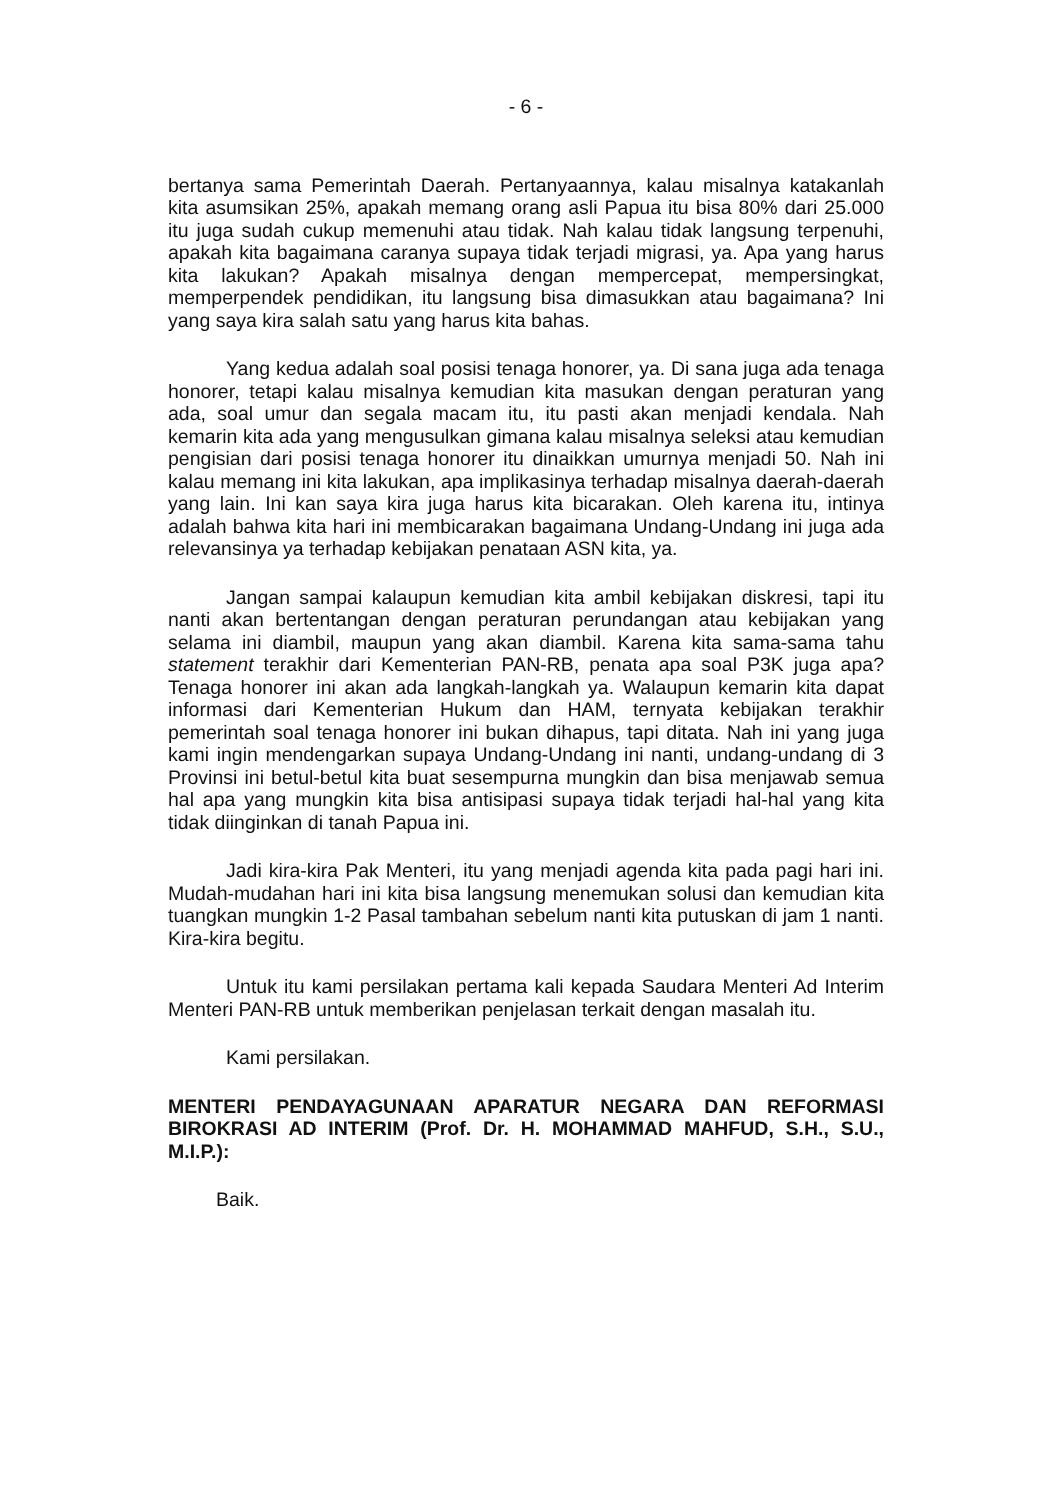- 6 -
bertanya sama Pemerintah Daerah. Pertanyaannya, kalau misalnya katakanlah kita asumsikan 25%, apakah memang orang asli Papua itu bisa 80% dari 25.000 itu juga sudah cukup memenuhi atau tidak. Nah kalau tidak langsung terpenuhi, apakah kita bagaimana caranya supaya tidak terjadi migrasi, ya. Apa yang harus kita lakukan? Apakah misalnya dengan mempercepat, mempersingkat, memperpendek pendidikan, itu langsung bisa dimasukkan atau bagaimana? Ini yang saya kira salah satu yang harus kita bahas.
Yang kedua adalah soal posisi tenaga honorer, ya. Di sana juga ada tenaga honorer, tetapi kalau misalnya kemudian kita masukan dengan peraturan yang ada, soal umur dan segala macam itu, itu pasti akan menjadi kendala. Nah kemarin kita ada yang mengusulkan gimana kalau misalnya seleksi atau kemudian pengisian dari posisi tenaga honorer itu dinaikkan umurnya menjadi 50. Nah ini kalau memang ini kita lakukan, apa implikasinya terhadap misalnya daerah-daerah yang lain. Ini kan saya kira juga harus kita bicarakan. Oleh karena itu, intinya adalah bahwa kita hari ini membicarakan bagaimana Undang-Undang ini juga ada relevansinya ya terhadap kebijakan penataan ASN kita, ya.
Jangan sampai kalaupun kemudian kita ambil kebijakan diskresi, tapi itu nanti akan bertentangan dengan peraturan perundangan atau kebijakan yang selama ini diambil, maupun yang akan diambil. Karena kita sama-sama tahu statement terakhir dari Kementerian PAN-RB, penata apa soal P3K juga apa? Tenaga honorer ini akan ada langkah-langkah ya. Walaupun kemarin kita dapat informasi dari Kementerian Hukum dan HAM, ternyata kebijakan terakhir pemerintah soal tenaga honorer ini bukan dihapus, tapi ditata. Nah ini yang juga kami ingin mendengarkan supaya Undang-Undang ini nanti, undang-undang di 3 Provinsi ini betul-betul kita buat sesempurna mungkin dan bisa menjawab semua hal apa yang mungkin kita bisa antisipasi supaya tidak terjadi hal-hal yang kita tidak diinginkan di tanah Papua ini.
Jadi kira-kira Pak Menteri, itu yang menjadi agenda kita pada pagi hari ini. Mudah-mudahan hari ini kita bisa langsung menemukan solusi dan kemudian kita tuangkan mungkin 1-2 Pasal tambahan sebelum nanti kita putuskan di jam 1 nanti. Kira-kira begitu.
Untuk itu kami persilakan pertama kali kepada Saudara Menteri Ad Interim Menteri PAN-RB untuk memberikan penjelasan terkait dengan masalah itu.
Kami persilakan.
MENTERI PENDAYAGUNAAN APARATUR NEGARA DAN REFORMASI BIROKRASI AD INTERIM (Prof. Dr. H. MOHAMMAD MAHFUD, S.H., S.U., M.I.P.):
Baik.